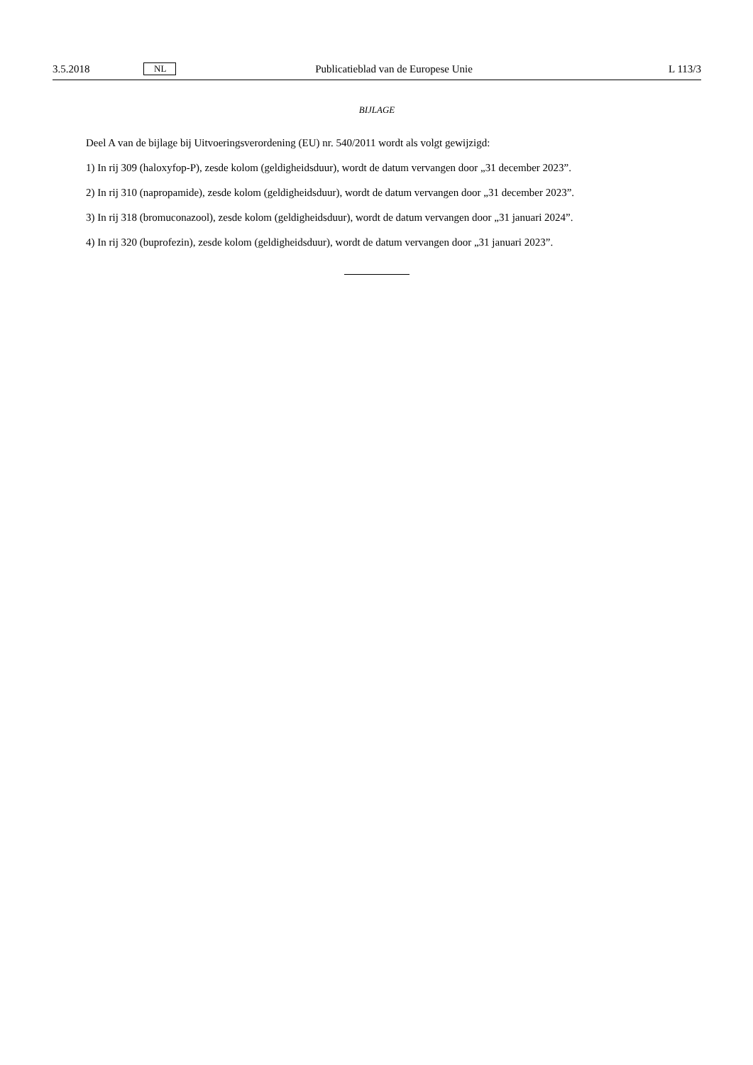3.5.2018 NL Publicatieblad van de Europese Unie L 113/3
BIJLAGE
Deel A van de bijlage bij Uitvoeringsverordening (EU) nr. 540/2011 wordt als volgt gewijzigd:
1) In rij 309 (haloxyfop-P), zesde kolom (geldigheidsduur), wordt de datum vervangen door „31 december 2023”.
2) In rij 310 (napropamide), zesde kolom (geldigheidsduur), wordt de datum vervangen door „31 december 2023”.
3) In rij 318 (bromuconazool), zesde kolom (geldigheidsduur), wordt de datum vervangen door „31 januari 2024”.
4) In rij 320 (buprofezin), zesde kolom (geldigheidsduur), wordt de datum vervangen door „31 januari 2023”.